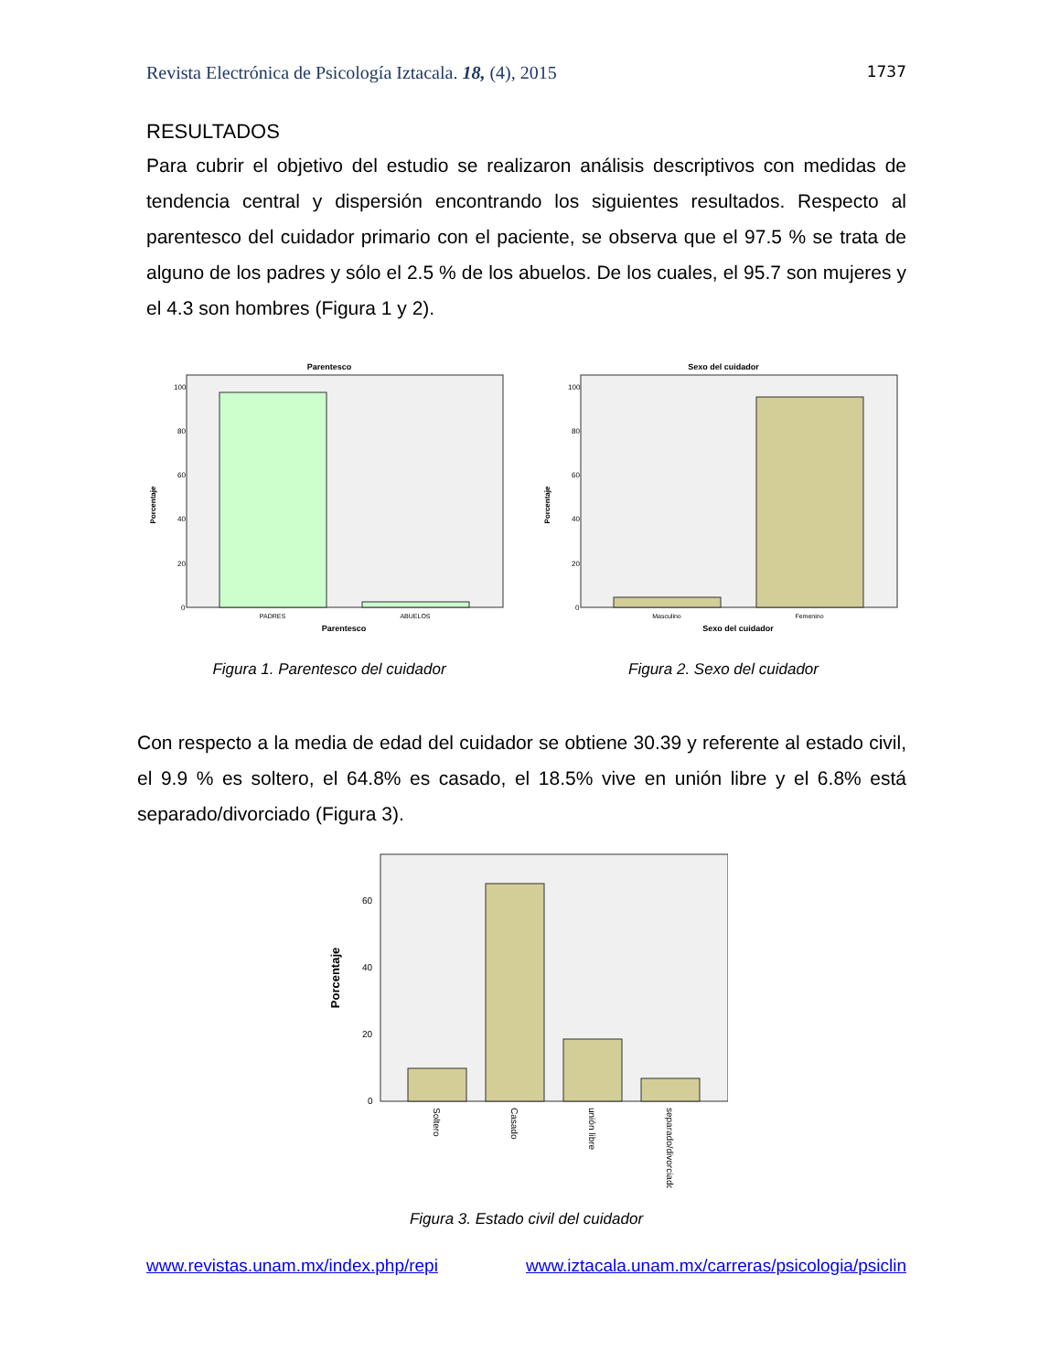Revista Electrónica de Psicología Iztacala. 18, (4), 2015 1737
RESULTADOS
Para cubrir el objetivo del estudio se realizaron análisis descriptivos con medidas de tendencia central y dispersión encontrando los siguientes resultados. Respecto al parentesco del cuidador primario con el paciente, se observa que el 97.5 % se trata de alguno de los padres y sólo el 2.5 % de los abuelos. De los cuales, el 95.7 son mujeres y el 4.3 son hombres (Figura 1 y 2).
Parentesco
100
80
60
40
20
0
Porcentaje
PADRES
ABUELOS
Parentesco
Figura 1. Parentesco del cuidador
Sexo del cuidador
100
80
60
40
20
0
Porcentaje
Masculino
Femenino
Sexo del cuidador
Figura 2. Sexo del cuidador
Con respecto a la media de edad del cuidador se obtiene 30.39 y referente al estado civil, el 9.9 % es soltero, el 64.8% es casado, el 18.5% vive en unión libre y el 6.8% está separado/divorciado (Figura 3).
60
40
20
0
Porcentaje
Soltero
Casado
unión libre
separado/divorciado
Figura 3. Estado civil del cuidador
www.revistas.unam.mx/index.php/repi www.iztacala.unam.mx/carreras/psicologia/psiclin